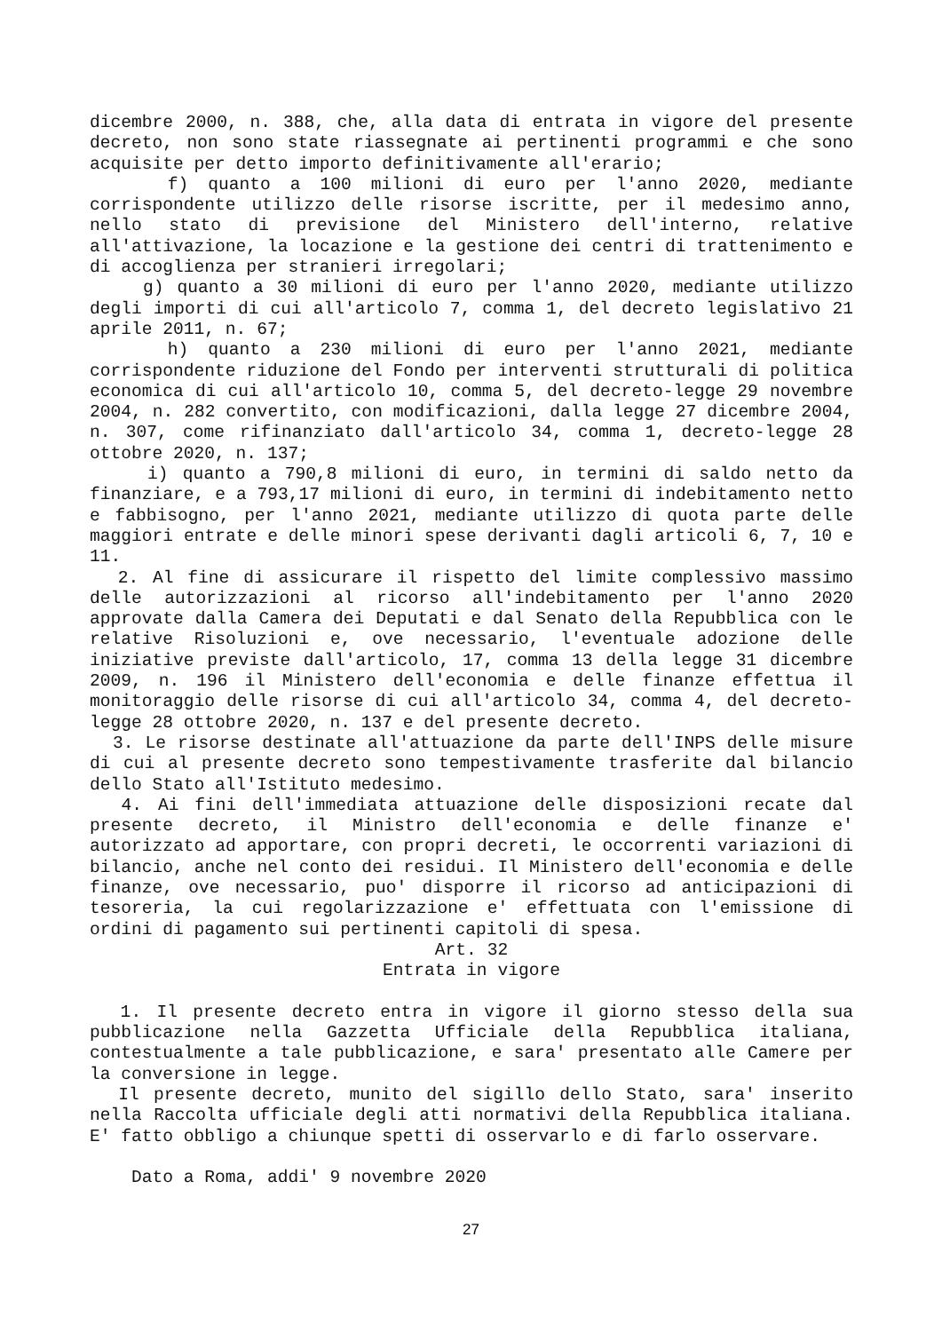dicembre 2000, n. 388, che, alla data di entrata in vigore del presente decreto, non sono state riassegnate ai pertinenti programmi e che sono acquisite per detto importo definitivamente all'erario;
f) quanto a 100 milioni di euro per l'anno 2020, mediante corrispondente utilizzo delle risorse iscritte, per il medesimo anno, nello stato di previsione del Ministero dell'interno, relative all'attivazione, la locazione e la gestione dei centri di trattenimento e di accoglienza per stranieri irregolari;
g) quanto a 30 milioni di euro per l'anno 2020, mediante utilizzo degli importi di cui all'articolo 7, comma 1, del decreto legislativo 21 aprile 2011, n. 67;
h) quanto a 230 milioni di euro per l'anno 2021, mediante corrispondente riduzione del Fondo per interventi strutturali di politica economica di cui all'articolo 10, comma 5, del decreto-legge 29 novembre 2004, n. 282 convertito, con modificazioni, dalla legge 27 dicembre 2004, n. 307, come rifinanziato dall'articolo 34, comma 1, decreto-legge 28 ottobre 2020, n. 137;
i) quanto a 790,8 milioni di euro, in termini di saldo netto da finanziare, e a 793,17 milioni di euro, in termini di indebitamento netto e fabbisogno, per l'anno 2021, mediante utilizzo di quota parte delle maggiori entrate e delle minori spese derivanti dagli articoli 6, 7, 10 e 11.
2. Al fine di assicurare il rispetto del limite complessivo massimo delle autorizzazioni al ricorso all'indebitamento per l'anno 2020 approvate dalla Camera dei Deputati e dal Senato della Repubblica con le relative Risoluzioni e, ove necessario, l'eventuale adozione delle iniziative previste dall'articolo, 17, comma 13 della legge 31 dicembre 2009, n. 196 il Ministero dell'economia e delle finanze effettua il monitoraggio delle risorse di cui all'articolo 34, comma 4, del decreto-legge 28 ottobre 2020, n. 137 e del presente decreto.
3. Le risorse destinate all'attuazione da parte dell'INPS delle misure di cui al presente decreto sono tempestivamente trasferite dal bilancio dello Stato all'Istituto medesimo.
4. Ai fini dell'immediata attuazione delle disposizioni recate dal presente decreto, il Ministro dell'economia e delle finanze e' autorizzato ad apportare, con propri decreti, le occorrenti variazioni di bilancio, anche nel conto dei residui. Il Ministero dell'economia e delle finanze, ove necessario, puo' disporre il ricorso ad anticipazioni di tesoreria, la cui regolarizzazione e' effettuata con l'emissione di ordini di pagamento sui pertinenti capitoli di spesa.
Art. 32
Entrata in vigore
1. Il presente decreto entra in vigore il giorno stesso della sua pubblicazione nella Gazzetta Ufficiale della Repubblica italiana, contestualmente a tale pubblicazione, e sara' presentato alle Camere per la conversione in legge.
Il presente decreto, munito del sigillo dello Stato, sara' inserito nella Raccolta ufficiale degli atti normativi della Repubblica italiana. E' fatto obbligo a chiunque spetti di osservarlo e di farlo osservare.
Dato a Roma, addi' 9 novembre 2020
27